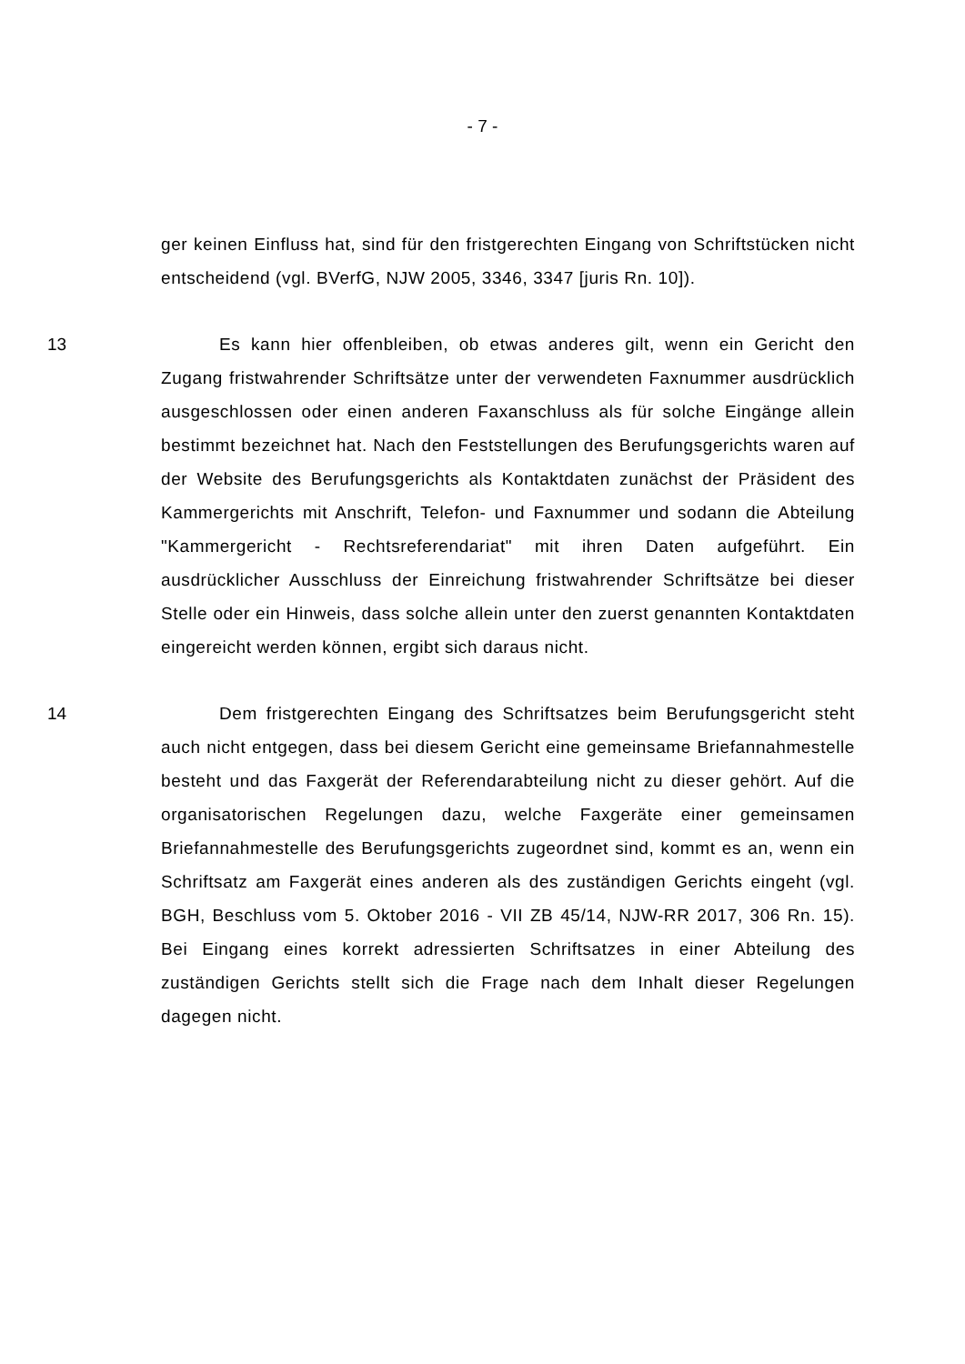- 7 -
ger keinen Einfluss hat, sind für den fristgerechten Eingang von Schriftstücken nicht entscheidend (vgl. BVerfG, NJW 2005, 3346, 3347 [juris Rn. 10]).
13 Es kann hier offenbleiben, ob etwas anderes gilt, wenn ein Gericht den Zugang fristwahrender Schriftsätze unter der verwendeten Faxnummer ausdrücklich ausgeschlossen oder einen anderen Faxanschluss als für solche Eingänge allein bestimmt bezeichnet hat. Nach den Feststellungen des Berufungsgerichts waren auf der Website des Berufungsgerichts als Kontaktdaten zunächst der Präsident des Kammergerichts mit Anschrift, Telefon- und Faxnummer und sodann die Abteilung "Kammergericht - Rechtsreferendariat" mit ihren Daten aufgeführt. Ein ausdrücklicher Ausschluss der Einreichung fristwahrender Schriftsätze bei dieser Stelle oder ein Hinweis, dass solche allein unter den zuerst genannten Kontaktdaten eingereicht werden können, ergibt sich daraus nicht.
14 Dem fristgerechten Eingang des Schriftsatzes beim Berufungsgericht steht auch nicht entgegen, dass bei diesem Gericht eine gemeinsame Briefannahmestelle besteht und das Faxgerät der Referendarabteilung nicht zu dieser gehört. Auf die organisatorischen Regelungen dazu, welche Faxgeräte einer gemeinsamen Briefannahmestelle des Berufungsgerichts zugeordnet sind, kommt es an, wenn ein Schriftsatz am Faxgerät eines anderen als des zuständigen Gerichts eingeht (vgl. BGH, Beschluss vom 5. Oktober 2016 - VII ZB 45/14, NJW-RR 2017, 306 Rn. 15). Bei Eingang eines korrekt adressierten Schriftsatzes in einer Abteilung des zuständigen Gerichts stellt sich die Frage nach dem Inhalt dieser Regelungen dagegen nicht.